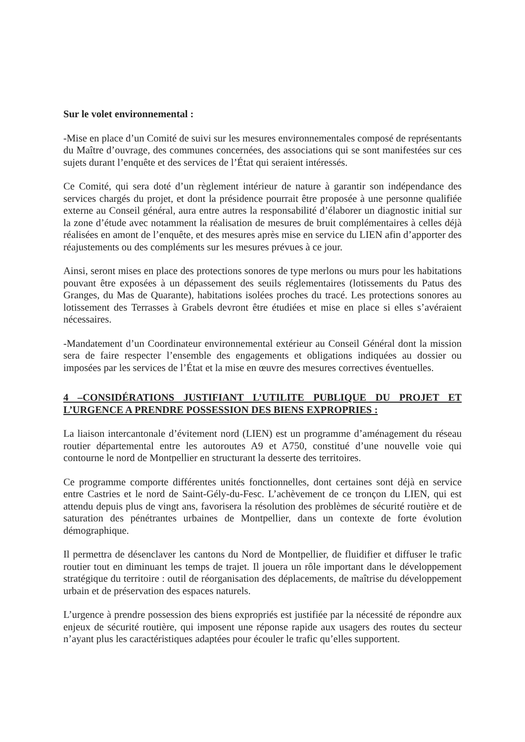Sur le volet environnemental :
-Mise en place d’un Comité de suivi sur les mesures environnementales composé de représentants du Maître d’ouvrage, des communes concernées, des associations qui se sont manifestées sur ces sujets durant l’enquête et des services de l’État qui seraient intéressés.
Ce Comité, qui sera doté d’un règlement intérieur de nature à garantir son indépendance des services chargés du projet, et dont la présidence pourrait être proposée à une personne qualifiée externe au Conseil général, aura entre autres la responsabilité d’élaborer un diagnostic initial sur la zone d’étude avec notamment la réalisation de mesures de bruit complémentaires à celles déjà réalisées en amont de l’enquête, et des mesures après mise en service du LIEN afin d’apporter des réajustements ou des compléments sur les mesures prévues à ce jour.
Ainsi, seront mises en place des protections sonores de type merlons ou murs pour les habitations pouvant être exposées à un dépassement des seuils réglementaires (lotissements du Patus des Granges, du Mas de Quarante), habitations isolées proches du tracé. Les protections sonores au lotissement des Terrasses à Grabels devront être étudiées et mise en place si elles s’avéraient nécessaires.
-Mandatement d’un Coordinateur environnemental extérieur au Conseil Général dont la mission sera de faire respecter l’ensemble des engagements et obligations indiquées au dossier ou imposées par les services de l’État et la mise en œuvre des mesures correctives éventuelles.
4 –CONSIDÉRATIONS JUSTIFIANT L’UTILITE PUBLIQUE DU PROJET ET L’URGENCE A PRENDRE POSSESSION DES BIENS EXPROPRIES :
La liaison intercantonale d’évitement nord (LIEN) est un programme d’aménagement du réseau routier départemental entre les autoroutes A9 et A750, constitué d’une nouvelle voie qui contourne le nord de Montpellier en structurant la desserte des territoires.
Ce programme comporte différentes unités fonctionnelles, dont certaines sont déjà en service entre Castries et le nord de Saint-Gély-du-Fesc. L’achèvement de ce tronçon du LIEN, qui est attendu depuis plus de vingt ans, favorisera la résolution des problèmes de sécurité routière et de saturation des pénétrantes urbaines de Montpellier, dans un contexte de forte évolution démographique.
Il permettra de désenclaver les cantons du Nord de Montpellier, de fluidifier et diffuser le trafic routier tout en diminuant les temps de trajet. Il jouera un rôle important dans le développement stratégique du territoire : outil de réorganisation des déplacements, de maîtrise du développement urbain et de préservation des espaces naturels.
L’urgence à prendre possession des biens expropriés est justifiée par la nécessité de répondre aux enjeux de sécurité routière, qui imposent une réponse rapide aux usagers des routes du secteur n’ayant plus les caractéristiques adaptées pour écouler le trafic qu’elles supportent.